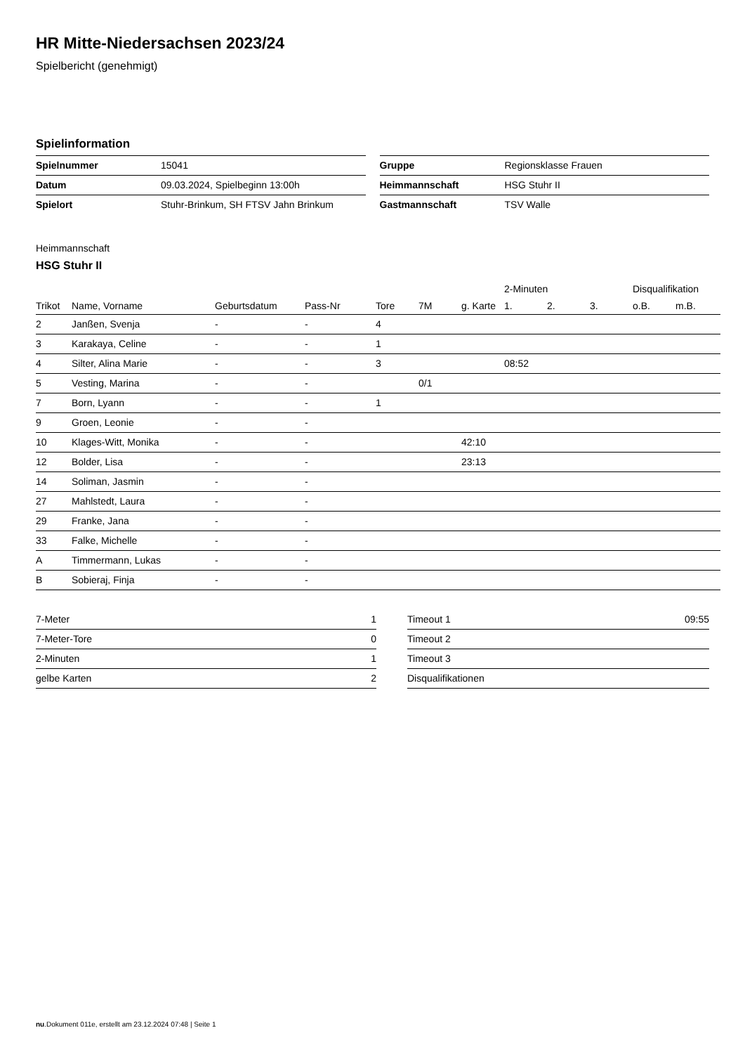HR Mitte-Niedersachsen 2023/24
Spielbericht (genehmigt)
Spielinformation
| Spielnummer | 15041 |
| Datum | 09.03.2024, Spielbeginn 13:00h |
| Spielort | Stuhr-Brinkum, SH FTSV Jahn Brinkum |
| Gruppe | Regionsklasse Frauen |
| Heimmannschaft | HSG Stuhr II |
| Gastmannschaft | TSV Walle |
Heimmannschaft
HSG Stuhr II
| | | | | | | | 2-Minuten | | | Disqualifikation | |
| --- | --- | --- | --- | --- | --- | --- | --- | --- | --- | --- | --- |
| Trikot | Name, Vorname | Geburtsdatum | Pass-Nr | Tore | 7M | g. Karte | 1. | 2. | 3. | o.B. | m.B. |
| 2 | Janßen, Svenja | - | - | 4 | | | | | | | |
| 3 | Karakaya, Celine | - | - | 1 | | | | | | | |
| 4 | Silter, Alina Marie | - | - | 3 | | | 08:52 | | | | |
| 5 | Vesting, Marina | - | - | | 0/1 | | | | | | |
| 7 | Born, Lyann | - | - | 1 | | | | | | | |
| 9 | Groen, Leonie | - | - | | | | | | | | |
| 10 | Klages-Witt, Monika | - | - | | | 42:10 | | | | | |
| 12 | Bolder, Lisa | - | - | | | 23:13 | | | | | |
| 14 | Soliman, Jasmin | - | - | | | | | | | | |
| 27 | Mahlstedt, Laura | - | - | | | | | | | | |
| 29 | Franke, Jana | - | - | | | | | | | | |
| 33 | Falke, Michelle | - | - | | | | | | | | |
| A | Timmermann, Lukas | - | - | | | | | | | | |
| B | Sobieraj, Finja | - | - | | | | | | | | |
| 7-Meter | 1 |
| 7-Meter-Tore | 0 |
| 2-Minuten | 1 |
| gelbe Karten | 2 |
| Timeout 1 | 09:55 |
| Timeout 2 | |
| Timeout 3 | |
| Disqualifikationen | |
nu.Dokument 011e, erstellt am 23.12.2024 07:48 | Seite 1